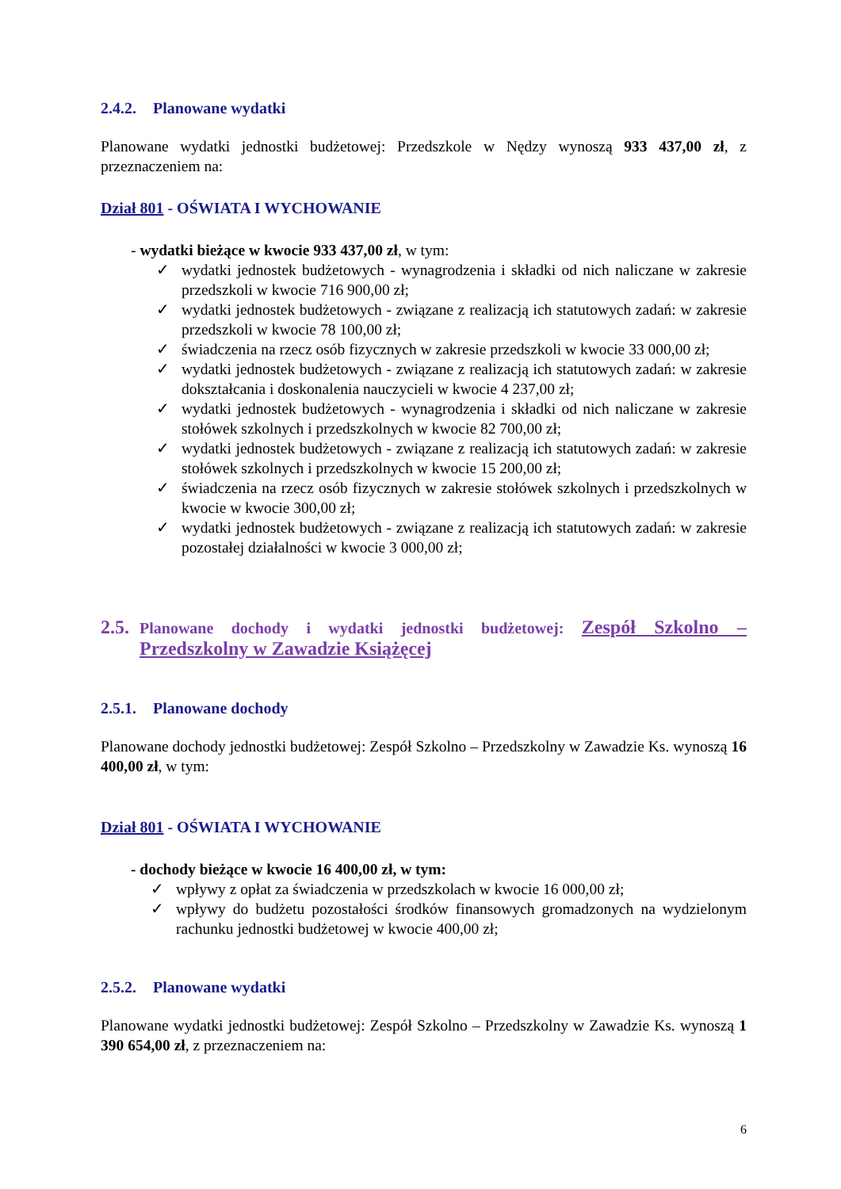2.4.2. Planowane wydatki
Planowane wydatki jednostki budżetowej: Przedszkole w Nędzy wynoszą 933 437,00 zł, z przeznaczeniem na:
Dział 801 - OŚWIATA I WYCHOWANIE
- wydatki bieżące w kwocie 933 437,00 zł, w tym:
✓ wydatki jednostek budżetowych - wynagrodzenia i składki od nich naliczane w zakresie przedszkoli w kwocie 716 900,00 zł;
✓ wydatki jednostek budżetowych - związane z realizacją ich statutowych zadań: w zakresie przedszkoli w kwocie 78 100,00 zł;
✓ świadczenia na rzecz osób fizycznych w zakresie przedszkoli w kwocie 33 000,00 zł;
✓ wydatki jednostek budżetowych - związane z realizacją ich statutowych zadań: w zakresie dokształcania i doskonalenia nauczycieli w kwocie 4 237,00 zł;
✓ wydatki jednostek budżetowych - wynagrodzenia i składki od nich naliczane w zakresie stołówek szkolnych i przedszkolnych w kwocie 82 700,00 zł;
✓ wydatki jednostek budżetowych - związane z realizacją ich statutowych zadań: w zakresie stołówek szkolnych i przedszkolnych w kwocie 15 200,00 zł;
✓ świadczenia na rzecz osób fizycznych w zakresie stołówek szkolnych i przedszkolnych w kwocie w kwocie 300,00 zł;
✓ wydatki jednostek budżetowych - związane z realizacją ich statutowych zadań: w zakresie pozostałej działalności w kwocie 3 000,00 zł;
2.5. Planowane dochody i wydatki jednostki budżetowej: Zespół Szkolno – Przedszkolny w Zawadzie Książęcej
2.5.1. Planowane dochody
Planowane dochody jednostki budżetowej: Zespół Szkolno – Przedszkolny w Zawadzie Ks. wynoszą 16 400,00 zł, w tym:
Dział 801 - OŚWIATA I WYCHOWANIE
- dochody bieżące w kwocie 16 400,00 zł, w tym:
✓ wpływy z opłat za świadczenia w przedszkolach w kwocie 16 000,00 zł;
✓ wpływy do budżetu pozostałości środków finansowych gromadzonych na wydzielonym rachunku jednostki budżetowej w kwocie 400,00 zł;
2.5.2. Planowane wydatki
Planowane wydatki jednostki budżetowej: Zespół Szkolno – Przedszkolny w Zawadzie Ks. wynoszą 1 390 654,00 zł, z przeznaczeniem na:
6